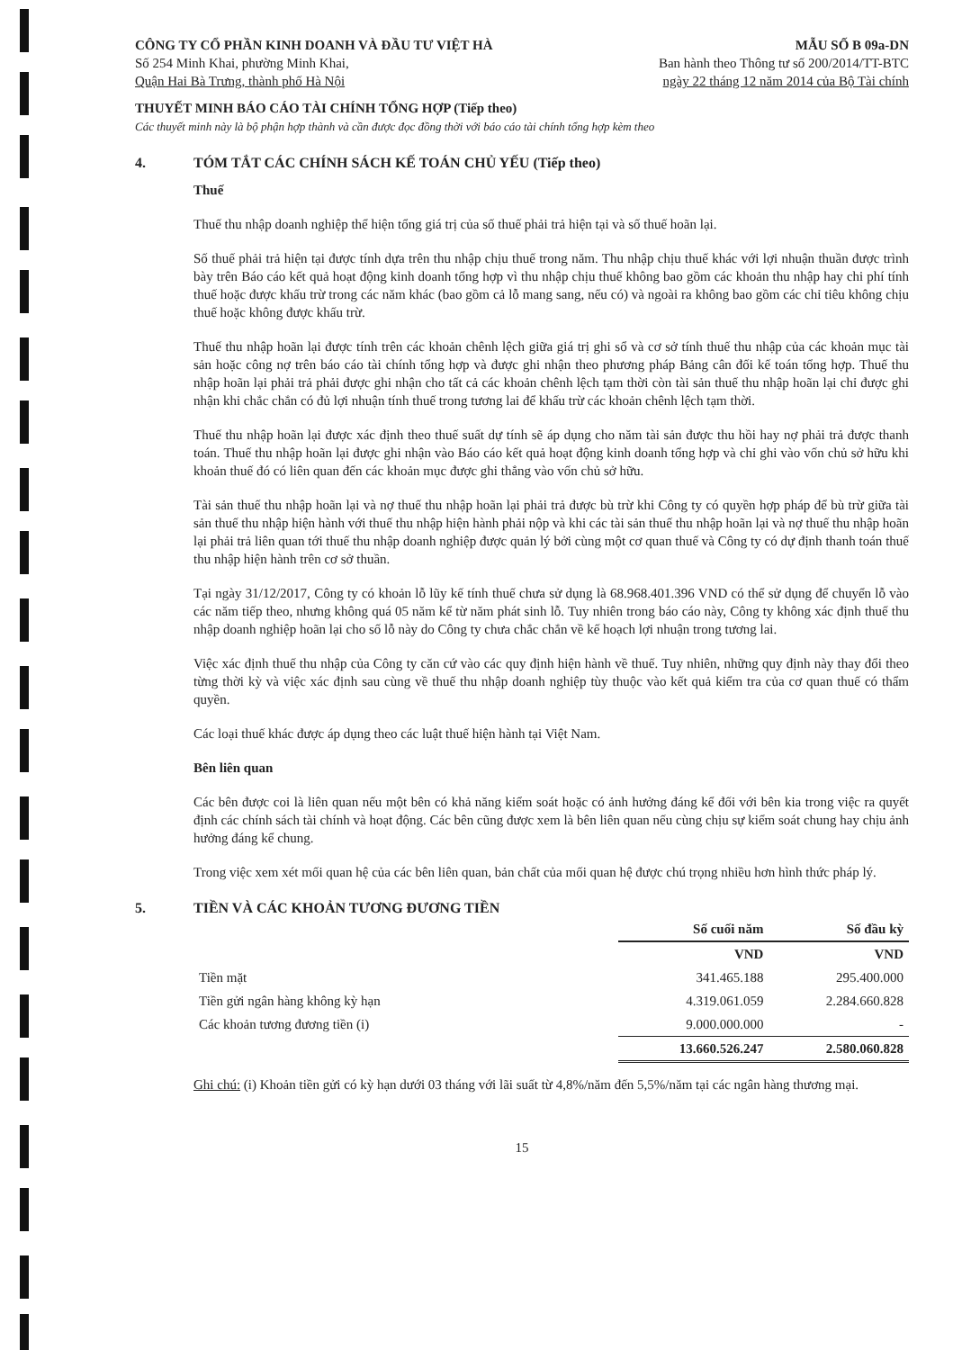CÔNG TY CỔ PHẦN KINH DOANH VÀ ĐẦU TƯ VIỆT HÀ
Số 254 Minh Khai, phường Minh Khai,
Quận Hai Bà Trưng, thành phố Hà Nội
MẪU SỐ B 09a-DN
Ban hành theo Thông tư số 200/2014/TT-BTC
ngày 22 tháng 12 năm 2014 của Bộ Tài chính
THUYẾT MINH BÁO CÁO TÀI CHÍNH TỔNG HỢP (Tiếp theo)
Các thuyết minh này là bộ phận hợp thành và cần được đọc đồng thời với báo cáo tài chính tổng hợp kèm theo
4. TÓM TẮT CÁC CHÍNH SÁCH KẾ TOÁN CHỦ YẾU (Tiếp theo)
Thuế
Thuế thu nhập doanh nghiệp thể hiện tổng giá trị của số thuế phải trả hiện tại và số thuế hoãn lại.
Số thuế phải trả hiện tại được tính dựa trên thu nhập chịu thuế trong năm. Thu nhập chịu thuế khác với lợi nhuận thuần được trình bày trên Báo cáo kết quả hoạt động kinh doanh tổng hợp vì thu nhập chịu thuế không bao gồm các khoản thu nhập hay chi phí tính thuế hoặc được khấu trừ trong các năm khác (bao gồm cả lỗ mang sang, nếu có) và ngoài ra không bao gồm các chỉ tiêu không chịu thuế hoặc không được khấu trừ.
Thuế thu nhập hoãn lại được tính trên các khoản chênh lệch giữa giá trị ghi sổ và cơ sở tính thuế thu nhập của các khoản mục tài sản hoặc công nợ trên báo cáo tài chính tổng hợp và được ghi nhận theo phương pháp Bảng cân đối kế toán tổng hợp. Thuế thu nhập hoãn lại phải trả phải được ghi nhận cho tất cả các khoản chênh lệch tạm thời còn tài sản thuế thu nhập hoãn lại chỉ được ghi nhận khi chắc chắn có đủ lợi nhuận tính thuế trong tương lai để khấu trừ các khoản chênh lệch tạm thời.
Thuế thu nhập hoãn lại được xác định theo thuế suất dự tính sẽ áp dụng cho năm tài sản được thu hồi hay nợ phải trả được thanh toán. Thuế thu nhập hoãn lại được ghi nhận vào Báo cáo kết quả hoạt động kinh doanh tổng hợp và chỉ ghi vào vốn chủ sở hữu khi khoản thuế đó có liên quan đến các khoản mục được ghi thẳng vào vốn chủ sở hữu.
Tài sản thuế thu nhập hoãn lại và nợ thuế thu nhập hoãn lại phải trả được bù trừ khi Công ty có quyền hợp pháp để bù trừ giữa tài sản thuế thu nhập hiện hành với thuế thu nhập hiện hành phải nộp và khi các tài sản thuế thu nhập hoãn lại và nợ thuế thu nhập hoãn lại phải trả liên quan tới thuế thu nhập doanh nghiệp được quản lý bởi cùng một cơ quan thuế và Công ty có dự định thanh toán thuế thu nhập hiện hành trên cơ sở thuần.
Tại ngày 31/12/2017, Công ty có khoản lỗ lũy kế tính thuế chưa sử dụng là 68.968.401.396 VND có thể sử dụng để chuyển lỗ vào các năm tiếp theo, nhưng không quá 05 năm kể từ năm phát sinh lỗ. Tuy nhiên trong báo cáo này, Công ty không xác định thuế thu nhập doanh nghiệp hoãn lại cho số lỗ này do Công ty chưa chắc chắn về kế hoạch lợi nhuận trong tương lai.
Việc xác định thuế thu nhập của Công ty căn cứ vào các quy định hiện hành về thuế. Tuy nhiên, những quy định này thay đổi theo từng thời kỳ và việc xác định sau cùng về thuế thu nhập doanh nghiệp tùy thuộc vào kết quả kiểm tra của cơ quan thuế có thẩm quyền.
Các loại thuế khác được áp dụng theo các luật thuế hiện hành tại Việt Nam.
Bên liên quan
Các bên được coi là liên quan nếu một bên có khả năng kiểm soát hoặc có ảnh hưởng đáng kể đối với bên kia trong việc ra quyết định các chính sách tài chính và hoạt động. Các bên cũng được xem là bên liên quan nếu cùng chịu sự kiểm soát chung hay chịu ảnh hưởng đáng kể chung.
Trong việc xem xét mối quan hệ của các bên liên quan, bản chất của mối quan hệ được chú trọng nhiều hơn hình thức pháp lý.
5. TIỀN VÀ CÁC KHOẢN TƯƠNG ĐƯƠNG TIỀN
| | Số cuối năm | Số đầu kỳ |
| | VND | VND |
| Tiền mặt | 341.465.188 | 295.400.000 |
| Tiền gửi ngân hàng không kỳ hạn | 4.319.061.059 | 2.284.660.828 |
| Các khoản tương đương tiền (i) | 9.000.000.000 | - |
| | 13.660.526.247 | 2.580.060.828 |
Ghi chú: (i) Khoản tiền gửi có kỳ hạn dưới 03 tháng với lãi suất từ 4,8%/năm đến 5,5%/năm tại các ngân hàng thương mại.
15